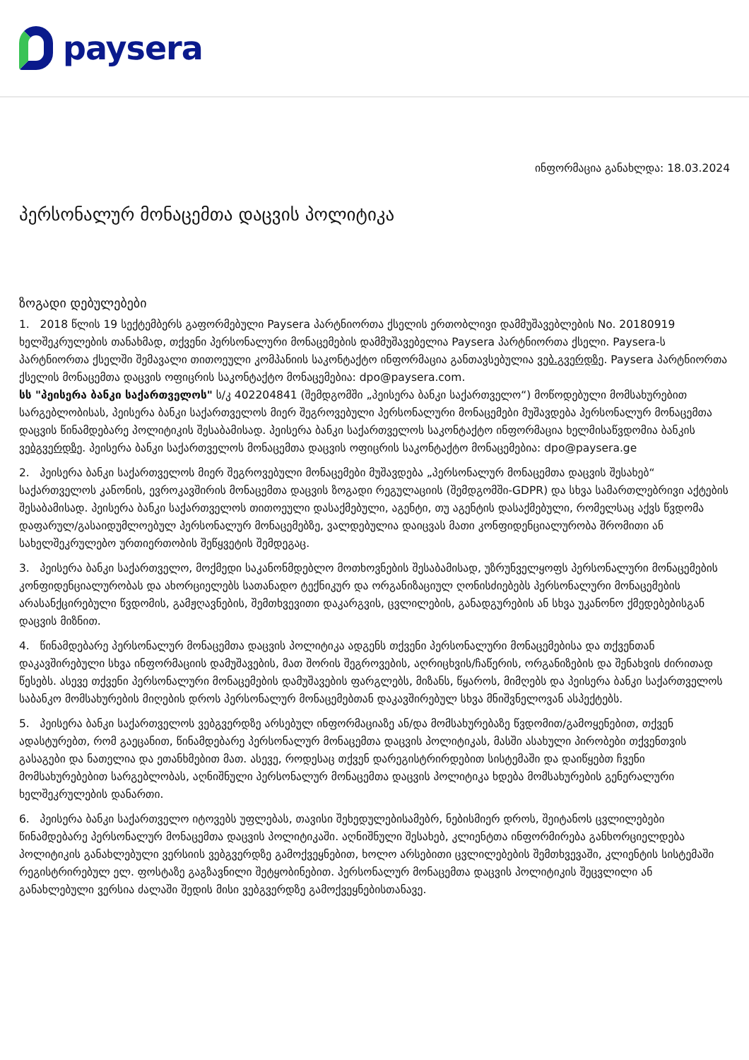paysera
ინფორმაცია განახლდა: 18.03.2024
პერსონალურ მონაცემთა დაცვის პოლიტიკა
ზოგადი დებულებები
1. 2018 წლის 19 სექტემბერს გაფორმებული Paysera პარტნიორთა ქსელის ერთობლივი დამმუშავებლების No. 20180919 ხელშეკრულების თანახმად, თქვენი პერსონალური მონაცემების დამმუშავებელია Paysera პარტნიორთა ქსელი. Paysera-ს პარტნიორთა ქსელში შემავალი თითოეული კომპანიის საკონტაქტო ინფორმაცია განთავსებულია ვებ.გვერდზე. Paysera პარტნიორთა ქსელის მონაცემთა დაცვის ოფიცრის საკონტაქტო მონაცემებია: dpo@paysera.com.
სს "პეისერა ბანკი საქართველოს" ს/კ 402204841 (შემდგომში „პეისერა ბანკი საქართველო“) მოწოდებული მომსახურებით სარგებლობისას, პეისერა ბანკი საქართველოს მიერ შეგროვებული პერსონალური მონაცემები მუშავდება პერსონალურ მონაცემთა დაცვის წინამდებარე პოლიტიკის შესაბამისად. პეისერა ბანკი საქართველოს საკონტაქტო ინფორმაცია ხელმისაწვდომია ბანკის ვებგვერდზე. პეისერა ბანკი საქართველოს მონაცემთა დაცვის ოფიცრის საკონტაქტო მონაცემებია: dpo@paysera.ge
2. პეისერა ბანკი საქართველოს მიერ შეგროვებული მონაცემები მუშავდება „პერსონალურ მონაცემთა დაცვის შესახებ“ საქართველოს კანონის, ევროკავშირის მონაცემთა დაცვის ზოგადი რეგულაციის (შემდგომში-GDPR) და სხვა სამართლებრივი აქტების შესაბამისად. პეისერა ბანკი საქართველოს თითოეული დასაქმებული, აგენტი, თუ აგენტის დასაქმებული, რომელსაც აქვს წვდომა დაფარულ/გასაიდუმლოებულ პერსონალურ მონაცემებზე, ვალდებულია დაიცვას მათი კონფიდენციალურობა შრომითი ან სახელშეკრულებო ურთიერთობის შეწყვეტის შემდეგაც.
3. პეისერა ბანკი საქართველო, მოქმედი საკანონმდებლო მოთხოვნების შესაბამისად, უზრუნველყოფს პერსონალური მონაცემების კონფიდენციალურობას და ახორციელებს სათანადო ტექნიკურ და ორგანიზაციულ ღონისძიებებს პერსონალური მონაცემების არასანქცირებული წვდომის, გამჟღავნების, შემთხვევითი დაკარგვის, ცვლილების, განადგურების ან სხვა უკანონო ქმედებებისგან დაცვის მიზნით.
4. წინამდებარე პერსონალურ მონაცემთა დაცვის პოლიტიკა ადგენს თქვენი პერსონალური მონაცემებისა და თქვენთან დაკავშირებული სხვა ინფორმაციის დამუშავების, მათ შორის შეგროვების, აღრიცხვის/ჩაწერის, ორგანიზების და შენახვის ძირითად წესებს. ასევე თქვენი პერსონალური მონაცემების დამუშავების ფარგლებს, მიზანს, წყაროს, მიმღებს და პეისერა ბანკი საქართველოს საბანკო მომსახურების მიღების დროს პერსონალურ მონაცემებთან დაკავშირებულ სხვა მნიშვნელოვან ასპექტებს.
5. პეისერა ბანკი საქართველოს ვებგვერდზე არსებულ ინფორმაციაზე ან/და მომსახურებაზე წვდომით/გამოყენებით, თქვენ ადასტურებთ, რომ გაეცანით, წინამდებარე პერსონალურ მონაცემთა დაცვის პოლიტიკას, მასში ასახული პირობები თქვენთვის გასაგები და ნათელია და ეთანხმებით მათ. ასევე, როდესაც თქვენ დარეგისტრირდებით სისტემაში და დაიწყებთ ჩვენი მომსახურებებით სარგებლობას, აღნიშნული პერსონალურ მონაცემთა დაცვის პოლიტიკა ხდება მომსახურების გენერალური ხელშეკრულების დანართი.
6. პეისერა ბანკი საქართველო იტოვებს უფლებას, თავისი შეხედულებისამებრ, ნებისმიერ დროს, შეიტანოს ცვლილებები წინამდებარე პერსონალურ მონაცემთა დაცვის პოლიტიკაში. აღნიშნული შესახებ, კლიენტთა ინფორმირება განხორციელდება პოლიტიკის განახლებული ვერსიის ვებგვერდზე გამოქვეყნებით, ხოლო არსებითი ცვლილებების შემთხვევაში, კლიენტის სისტემაში რეგისტრირებულ ელ. ფოსტაზე გაგზავნილი შეტყობინებით. პერსონალურ მონაცემთა დაცვის პოლიტიკის შეცვლილი ან განახლებული ვერსია ძალაში შედის მისი ვებგვერდზე გამოქვეყნებისთანავე.